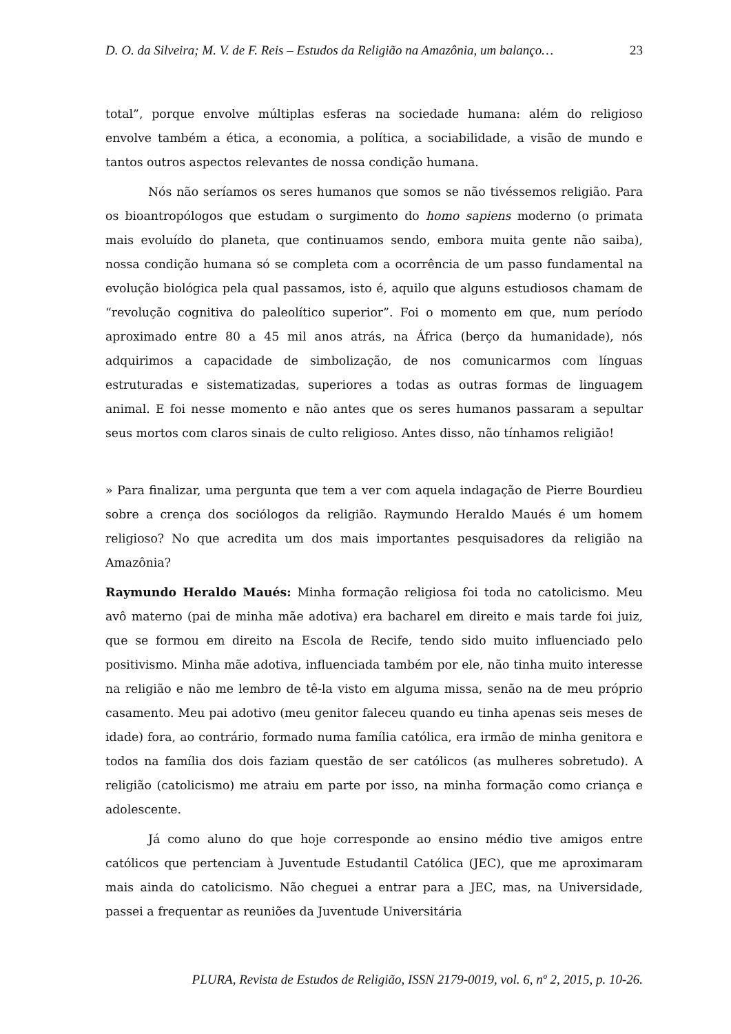D. O. da Silveira; M. V. de F. Reis – Estudos da Religião na Amazônia, um balanço… 23
total”, porque envolve múltiplas esferas na sociedade humana: além do religioso envolve também a ética, a economia, a política, a sociabilidade, a visão de mundo e tantos outros aspectos relevantes de nossa condição humana.
Nós não seríamos os seres humanos que somos se não tivéssemos religião. Para os bioantropólogos que estudam o surgimento do homo sapiens moderno (o primata mais evoluído do planeta, que continuamos sendo, embora muita gente não saiba), nossa condição humana só se completa com a ocorrência de um passo fundamental na evolução biológica pela qual passamos, isto é, aquilo que alguns estudiosos chamam de “revolução cognitiva do paleolítico superior”. Foi o momento em que, num período aproximado entre 80 a 45 mil anos atrás, na África (berço da humanidade), nós adquirimos a capacidade de simbolização, de nos comunicarmos com línguas estruturadas e sistematizadas, superiores a todas as outras formas de linguagem animal. E foi nesse momento e não antes que os seres humanos passaram a sepultar seus mortos com claros sinais de culto religioso. Antes disso, não tínhamos religião!
» Para finalizar, uma pergunta que tem a ver com aquela indagação de Pierre Bourdieu sobre a crença dos sociólogos da religião. Raymundo Heraldo Maués é um homem religioso? No que acredita um dos mais importantes pesquisadores da religião na Amazônia?
Raymundo Heraldo Maués: Minha formação religiosa foi toda no catolicismo. Meu avô materno (pai de minha mãe adotiva) era bacharel em direito e mais tarde foi juiz, que se formou em direito na Escola de Recife, tendo sido muito influenciado pelo positivismo. Minha mãe adotiva, influenciada também por ele, não tinha muito interesse na religião e não me lembro de tê-la visto em alguma missa, senão na de meu próprio casamento. Meu pai adotivo (meu genitor faleceu quando eu tinha apenas seis meses de idade) fora, ao contrário, formado numa família católica, era irmão de minha genitora e todos na família dos dois faziam questão de ser católicos (as mulheres sobretudo). A religião (catolicismo) me atraiu em parte por isso, na minha formação como criança e adolescente.
Já como aluno do que hoje corresponde ao ensino médio tive amigos entre católicos que pertenciam à Juventude Estudantil Católica (JEC), que me aproximaram mais ainda do catolicismo. Não cheguei a entrar para a JEC, mas, na Universidade, passei a frequentar as reuniões da Juventude Universitária
PLURA, Revista de Estudos de Religião, ISSN 2179-0019, vol. 6, nº 2, 2015, p. 10-26.